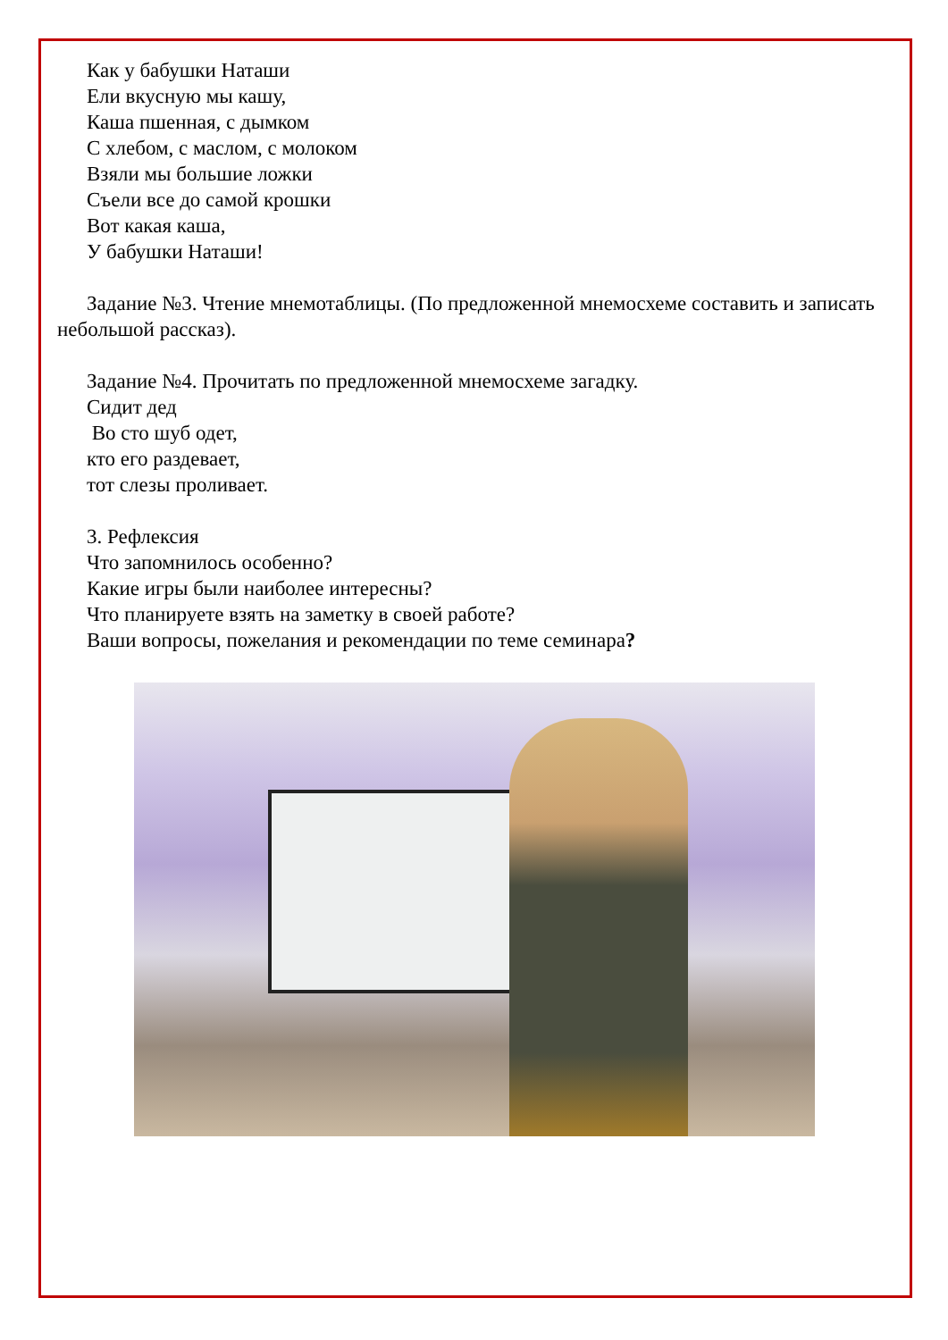Как у бабушки Наташи
Ели вкусную мы кашу,
Каша пшенная, с дымком
С хлебом, с маслом, с молоком
Взяли мы большие ложки
Съели все до самой крошки
Вот какая каша,
У бабушки Наташи!
Задание №3. Чтение мнемотаблицы. (По предложенной мнемосхеме составить и записать небольшой рассказ).
Задание №4. Прочитать по предложенной мнемосхеме загадку.
Сидит дед
Во сто шуб одет,
кто его раздевает,
тот слезы проливает.
3. Рефлексия
Что запомнилось особенно?
Какие игры были наиболее интересны?
Что планируете взять на заметку в своей работе?
Ваши вопросы, пожелания и рекомендации по теме семинара?